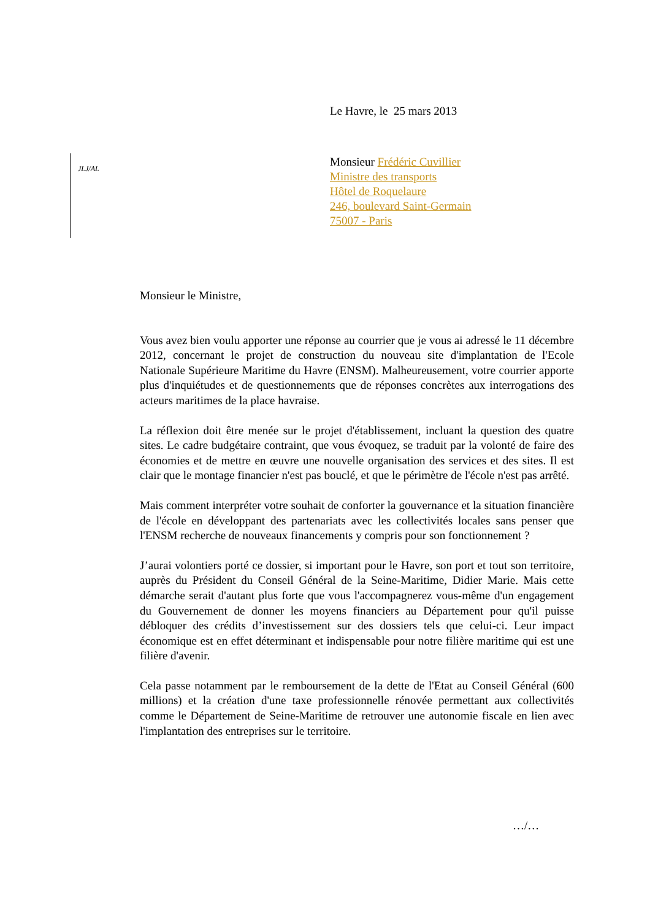Le Havre, le 25 mars 2013
JLJ/AL
Monsieur Frédéric Cuvillier
Ministre des transports
Hôtel de Roquelaure
246, boulevard Saint-Germain
75007 - Paris
Monsieur le Ministre,
Vous avez bien voulu apporter une réponse au courrier que je vous ai adressé le 11 décembre 2012, concernant le projet de construction du nouveau site d'implantation de l'Ecole Nationale Supérieure Maritime du Havre (ENSM). Malheureusement, votre courrier apporte plus d'inquiétudes et de questionnements que de réponses concrètes aux interrogations des acteurs maritimes de la place havraise.
La réflexion doit être menée sur le projet d'établissement, incluant la question des quatre sites. Le cadre budgétaire contraint, que vous évoquez, se traduit par la volonté de faire des économies et de mettre en œuvre une nouvelle organisation des services et des sites. Il est clair que le montage financier n'est pas bouclé, et que le périmètre de l'école n'est pas arrêté.
Mais comment interpréter votre souhait de conforter la gouvernance et la situation financière de l'école en développant des partenariats avec les collectivités locales sans penser que l'ENSM recherche de nouveaux financements y compris pour son fonctionnement ?
J’aurai volontiers porté ce dossier, si important pour le Havre, son port et tout son territoire, auprès du Président du Conseil Général de la Seine-Maritime, Didier Marie. Mais cette démarche serait d'autant plus forte que vous l'accompagnerez vous-même d'un engagement du Gouvernement de donner les moyens financiers au Département pour qu'il puisse débloquer des crédits d’investissement sur des dossiers tels que celui-ci. Leur impact économique est en effet déterminant et indispensable pour notre filière maritime qui est une filière d'avenir.
Cela passe notamment par le remboursement de la dette de l'Etat au Conseil Général (600 millions) et la création d'une taxe professionnelle rénovée permettant aux collectivités comme le Département de Seine-Maritime de retrouver une autonomie fiscale en lien avec l'implantation des entreprises sur le territoire.
…/…